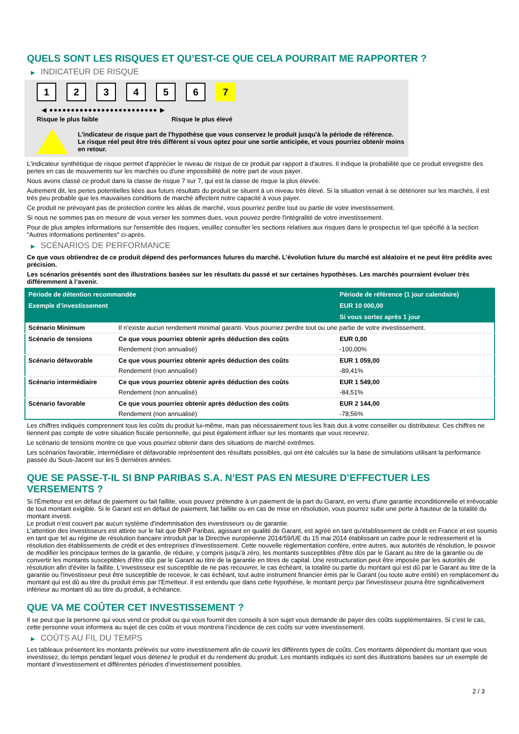QUELS SONT LES RISQUES ET QU’EST-CE QUE CELA POURRAIT ME RAPPORTER ?
▶ INDICATEUR DE RISQUE
123456 7
◀ ●●●●●●●●●●●●●●●●●●●●●●●●● ▶
Risque le plus faible Risque le plus élevé
L'indicateur de risque part de l'hypothèse que vous conservez le produit jusqu'à la période de référence.
Le risque réel peut être très différent si vous optez pour une sortie anticipée, et vous pourriez obtenir moins en retour.
L'indicateur synthétique de risque permet d'apprécier le niveau de risque de ce produit par rapport à d'autres. Il indique la probabilité que ce produit enregistre des pertes en cas de mouvements sur les marchés ou d'une impossibilité de notre part de vous payer.
Nous avons classé ce produit dans la classe de risque 7 sur 7, qui est la classe de risque la plus élevée.
Autrement dit, les pertes potentielles liées aux futurs résultats du produit se situent à un niveau très élevé. Si la situation venait à se détériorer sur les marchés, il est très peu probable que les mauvaises conditions de marché affectent notre capacité à vous payer.
Ce produit ne prévoyant pas de protection contre les aléas de marché, vous pourriez perdre tout ou partie de votre investissement.
Si nous ne sommes pas en mesure de vous verser les sommes dues, vous pouvez perdre l'intégralité de votre investissement.
Pour de plus amples informations sur l'ensemble des risques, veuillez consulter les sections relatives aux risques dans le prospectus tel que spécifié à la section "Autres informations pertinentes" ci-après.
▶ SCÉNARIOS DE PERFORMANCE
Ce que vous obtiendrez de ce produit dépend des performances futures du marché. L’évolution future du marché est aléatoire et ne peut être prédite avec précision.
Les scénarios présentés sont des illustrations basées sur les résultats du passé et sur certaines hypothèses. Les marchés pourraient évoluer très différemment à l’avenir.
| Période de détention recommandée | | Période de référence (1 jour calendaire) |
| --- | --- | --- |
| Exemple d’investissement | | EUR 10 000,00 |
| | | Si vous sortez après 1 jour |
| Scénario Minimum | Il n’existe aucun rendement minimal garanti. Vous pourriez perdre tout ou une partie de votre investissement. | |
| Scénario de tensions | Ce que vous pourriez obtenir après déduction des coûts | EUR 0,00 |
| | Rendement (non annualisé) | -100,00% |
| Scénario défavorable | Ce que vous pourriez obtenir après déduction des coûts | EUR 1 059,00 |
| | Rendement (non annualisé) | -89,41% |
| Scénario intermédiaire | Ce que vous pourriez obtenir après déduction des coûts | EUR 1 549,00 |
| | Rendement (non annualisé) | -84,51% |
| Scénario favorable | Ce que vous pourriez obtenir après déduction des coûts | EUR 2 144,00 |
| | Rendement (non annualisé) | -78,56% |
Les chiffres indiqués comprennent tous les coûts du produit lui-même, mais pas nécessairement tous les frais dus à votre conseiller ou distributeur. Ces chiffres ne tiennent pas compte de votre situation fiscale personnelle, qui peut également influer sur les montants que vous recevrez.
Le scénario de tensions montre ce que vous pourriez obtenir dans des situations de marché extrêmes.
Les scénarios favorable, intermédiaire et défavorable représentent des résultats possibles, qui ont été calculés sur la base de simulations utilisant la performance passée du Sous-Jacent sur les 5 dernières années.
QUE SE PASSE-T-IL SI BNP PARIBAS S.A. N’EST PAS EN MESURE D’EFFECTUER LES VERSEMENTS ?
Si l'Émetteur est en défaut de paiement ou fait faillite, vous pouvez prétendre à un paiement de la part du Garant, en vertu d'une garantie inconditionnelle et irrévocable de tout montant exigible. Si le Garant est en défaut de paiement, fait faillite ou en cas de mise en résolution, vous pourrez subir une perte à hauteur de la totalité du montant investi.
Le produit n'est couvert par aucun système d'indemnisation des investisseurs ou de garantie.
L'attention des investisseurs est attirée sur le fait que BNP Paribas, agissant en qualité de Garant, est agréé en tant qu'établissement de crédit en France et est soumis en tant que tel au régime de résolution bancaire introduit par la Directive européenne 2014/59/UE du 15 mai 2014 établissant un cadre pour le redressement et la résolution des établissements de crédit et des entreprises d'investissement. Cette nouvelle réglementation confère, entre autres, aux autorités de résolution, le pouvoir de modifier les principaux termes de la garantie, de réduire, y compris jusqu'à zéro, les montants susceptibles d'être dûs par le Garant au titre de la garantie ou de convertir les montants susceptibles d'être dûs par le Garant au titre de la garantie en titres de capital. Une restructuration peut être imposée par les autorités de résolution afin d'éviter la faillite. L'investisseur est susceptible de ne pas recouvrer, le cas échéant, la totalité ou partie du montant qui est dû par le Garant au titre de la garantie ou l'investisseur peut être susceptible de recevoir, le cas échéant, tout autre instrument financier émis par le Garant (ou toute autre entité) en remplacement du montant qui est dû au titre du produit émis par l'Emetteur. Il est entendu que dans cette hypothèse, le montant perçu par l'investisseur pourra être significativement inférieur au montant dû au titre du produit, à échéance.
QUE VA ME COÛTER CET INVESTISSEMENT ?
Il se peut que la personne qui vous vend ce produit ou qui vous fournit des conseils à son sujet vous demande de payer des coûts supplémentaires. Si c’est le cas, cette personne vous informera au sujet de ces coûts et vous montrera l’incidence de ces coûts sur votre investissement.
▶ COÛTS AU FIL DU TEMPS
Les tableaux présentent les montants prélevés sur votre investissement afin de couvrir les différents types de coûts. Ces montants dépendent du montant que vous investissez, du temps pendant lequel vous détenez le produit et du rendement du produit. Les montants indiqués ici sont des illustrations basées sur un exemple de montant d’investissement et différentes périodes d’investissement possibles.
2 / 3